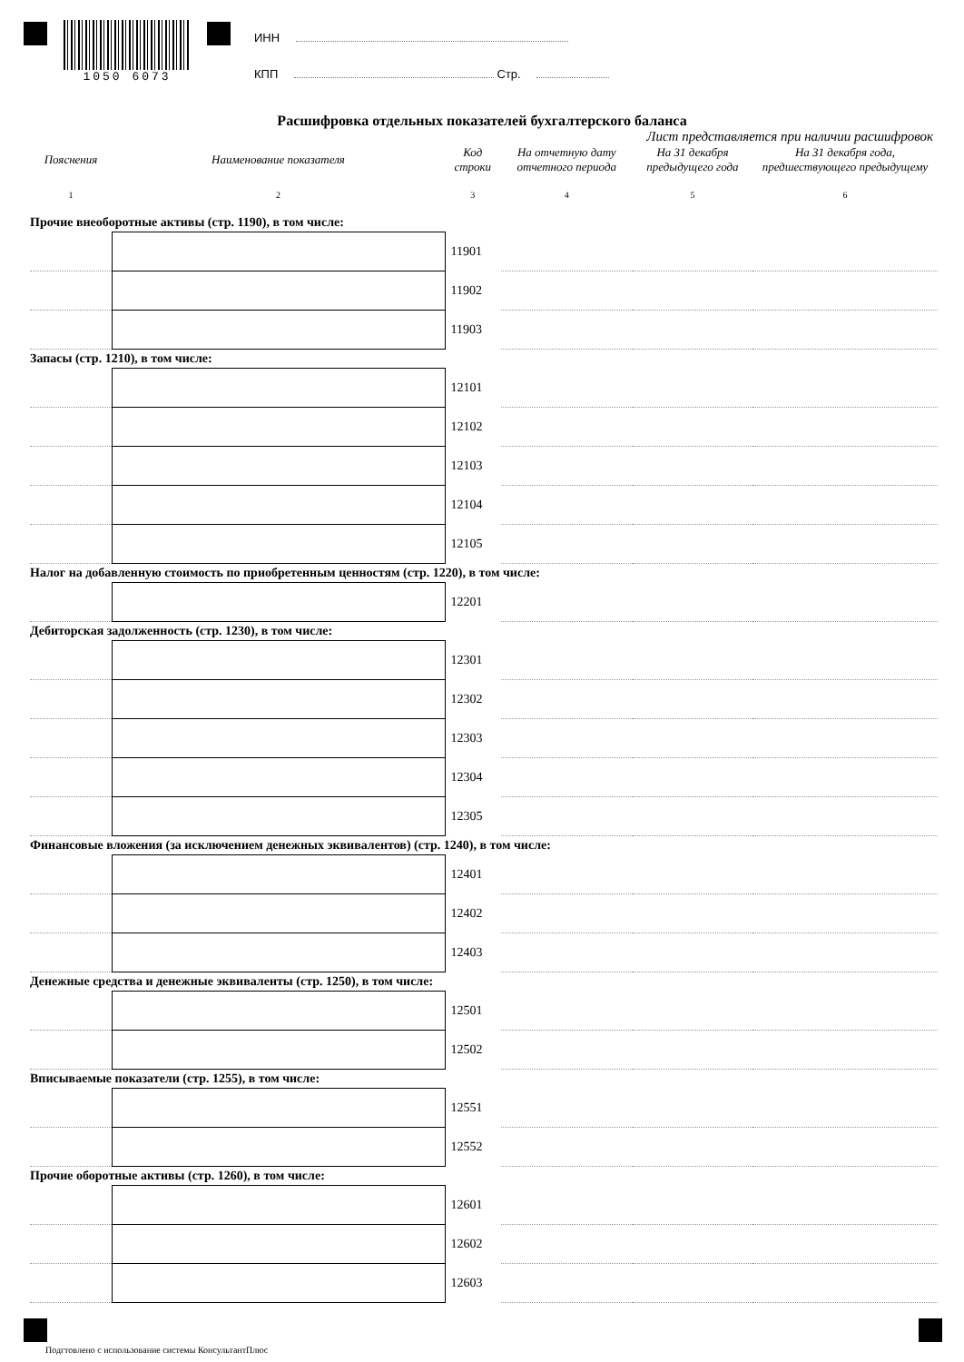1050 6073
ИНН
КПП Стр.
Расшифровка отдельных показателей бухгалтерского баланса
Лист представляется при наличии расшифровок
| Пояснения | Наименование показателя | Код строки | На отчетную дату отчетного периода | На 31 декабря предыдущего года | На 31 декабря года, предшествующего предыдущему |
| --- | --- | --- | --- | --- | --- |
| 1 | 2 | 3 | 4 | 5 | 6 |
| Прочие внеоборотные активы (стр. 1190), в том числе: | | | | | |
| | | 11901 | | | |
| | | 11902 | | | |
| | | 11903 | | | |
| Запасы (стр. 1210), в том числе: | | | | | |
| | | 12101 | | | |
| | | 12102 | | | |
| | | 12103 | | | |
| | | 12104 | | | |
| | | 12105 | | | |
| Налог на добавленную стоимость по приобретенным ценностям (стр. 1220), в том числе: | | | | | |
| | | 12201 | | | |
| Дебиторская задолженность (стр. 1230), в том числе: | | | | | |
| | | 12301 | | | |
| | | 12302 | | | |
| | | 12303 | | | |
| | | 12304 | | | |
| | | 12305 | | | |
| Финансовые вложения (за исключением денежных эквивалентов) (стр. 1240), в том числе: | | | | | |
| | | 12401 | | | |
| | | 12402 | | | |
| | | 12403 | | | |
| Денежные средства и денежные эквиваленты (стр. 1250), в том числе: | | | | | |
| | | 12501 | | | |
| | | 12502 | | | |
| Вписываемые показатели (стр. 1255), в том числе: | | | | | |
| | | 12551 | | | |
| | | 12552 | | | |
| Прочие оборотные активы (стр. 1260), в том числе: | | | | | |
| | | 12601 | | | |
| | | 12602 | | | |
| | | 12603 | | | |
Подгтовлено с использование системы КонсультантПлюс